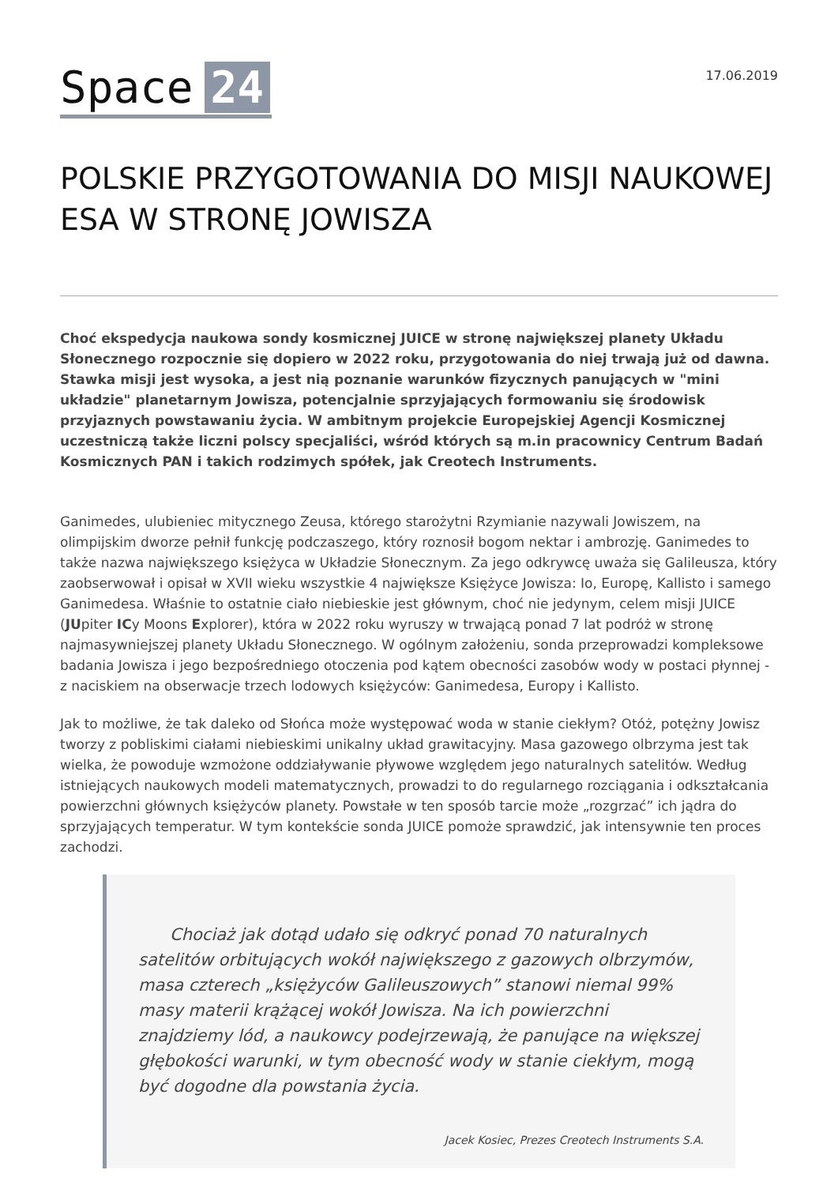Space 24
17.06.2019
POLSKIE PRZYGOTOWANIA DO MISJI NAUKOWEJ ESA W STRONĘ JOWISZA
Choć ekspedycja naukowa sondy kosmicznej JUICE w stronę największej planety Układu Słonecznego rozpocznie się dopiero w 2022 roku, przygotowania do niej trwają już od dawna. Stawka misji jest wysoka, a jest nią poznanie warunków fizycznych panujących w "mini układzie" planetarnym Jowisza, potencjalnie sprzyjających formowaniu się środowisk przyjaznych powstawaniu życia. W ambitnym projekcie Europejskiej Agencji Kosmicznej uczestniczą także liczni polscy specjaliści, wśród których są m.in pracownicy Centrum Badań Kosmicznych PAN i takich rodzimych spółek, jak Creotech Instruments.
Ganimedes, ulubieniec mitycznego Zeusa, którego starożytni Rzymianie nazywali Jowiszem, na olimpijskim dworze pełnił funkcję podczaszego, który roznosił bogom nektar i ambrozję. Ganimedes to także nazwa największego księżyca w Układzie Słonecznym. Za jego odkrywcę uważa się Galileusza, który zaobserwował i opisał w XVII wieku wszystkie 4 największe Księżyce Jowisza: Io, Europę, Kallisto i samego Ganimedesa. Właśnie to ostatnie ciało niebieskie jest głównym, choć nie jedynym, celem misji JUICE (JUpiter ICy Moons Explorer), która w 2022 roku wyruszy w trwającą ponad 7 lat podróż w stronę najmasywniejszej planety Układu Słonecznego. W ogólnym założeniu, sonda przeprowadzi kompleksowe badania Jowisza i jego bezpośredniego otoczenia pod kątem obecności zasobów wody w postaci płynnej - z naciskiem na obserwacje trzech lodowych księżyców: Ganimedesa, Europy i Kallisto.
Jak to możliwe, że tak daleko od Słońca może występować woda w stanie ciekłym? Otóż, potężny Jowisz tworzy z pobliskimi ciałami niebieskimi unikalny układ grawitacyjny. Masa gazowego olbrzyma jest tak wielka, że powoduje wzmożone oddziaływanie pływowe względem jego naturalnych satelitów. Według istniejących naukowych modeli matematycznych, prowadzi to do regularnego rozciągania i odkształcania powierzchni głównych księżyców planety. Powstałe w ten sposób tarcie może „rozgrzać” ich jądra do sprzyjających temperatur. W tym kontekście sonda JUICE pomoże sprawdzić, jak intensywnie ten proces zachodzi.
Chociaż jak dotąd udało się odkryć ponad 70 naturalnych satelitów orbitujących wokół największego z gazowych olbrzymów, masa czterech „księżyców Galileuszowych” stanowi niemal 99% masy materii krążącej wokół Jowisza. Na ich powierzchni znajdziemy lód, a naukowcy podejrzewają, że panujące na większej głębokości warunki, w tym obecność wody w stanie ciekłym, mogą być dogodne dla powstania życia.
Jacek Kosiec, Prezes Creotech Instruments S.A.